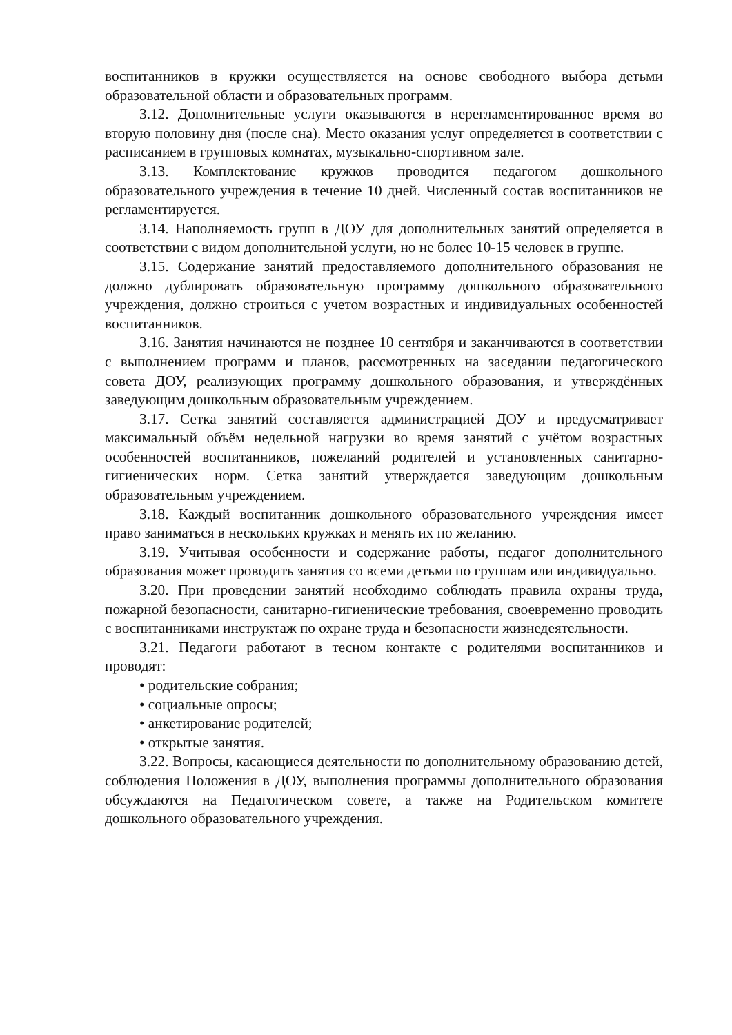воспитанников в кружки осуществляется на основе свободного выбора детьми образовательной области и образовательных программ.
3.12. Дополнительные услуги оказываются в нерегламентированное время во вторую половину дня (после сна). Место оказания услуг определяется в соответствии с расписанием в групповых комнатах, музыкально-спортивном зале.
3.13. Комплектование кружков проводится педагогом дошкольного образовательного учреждения в течение 10 дней. Численный состав воспитанников не регламентируется.
3.14. Наполняемость групп в ДОУ для дополнительных занятий определяется в соответствии с видом дополнительной услуги, но не более 10-15 человек в группе.
3.15. Содержание занятий предоставляемого дополнительного образования не должно дублировать образовательную программу дошкольного образовательного учреждения, должно строиться с учетом возрастных и индивидуальных особенностей воспитанников.
3.16. Занятия начинаются не позднее 10 сентября и заканчиваются в соответствии с выполнением программ и планов, рассмотренных на заседании педагогического совета ДОУ, реализующих программу дошкольного образования, и утверждённых заведующим дошкольным образовательным учреждением.
3.17. Сетка занятий составляется администрацией ДОУ и предусматривает максимальный объём недельной нагрузки во время занятий с учётом возрастных особенностей воспитанников, пожеланий родителей и установленных санитарно-гигиенических норм. Сетка занятий утверждается заведующим дошкольным образовательным учреждением.
3.18. Каждый воспитанник дошкольного образовательного учреждения имеет право заниматься в нескольких кружках и менять их по желанию.
3.19. Учитывая особенности и содержание работы, педагог дополнительного образования может проводить занятия со всеми детьми по группам или индивидуально.
3.20. При проведении занятий необходимо соблюдать правила охраны труда, пожарной безопасности, санитарно-гигиенические требования, своевременно проводить с воспитанниками инструктаж по охране труда и безопасности жизнедеятельности.
3.21. Педагоги работают в тесном контакте с родителями воспитанников и проводят:
• родительские собрания;
• социальные опросы;
• анкетирование родителей;
• открытые занятия.
3.22. Вопросы, касающиеся деятельности по дополнительному образованию детей, соблюдения Положения в ДОУ, выполнения программы дополнительного образования обсуждаются на Педагогическом совете, а также на Родительском комитете дошкольного образовательного учреждения.